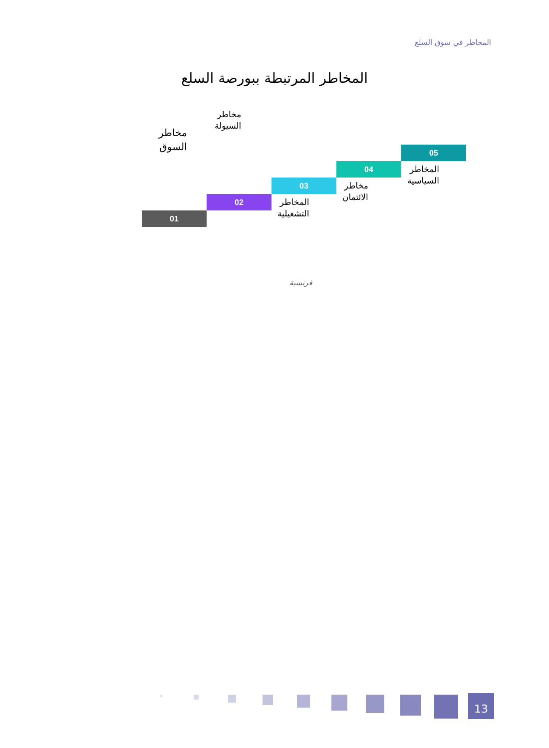المخاطر في سوق السلع
المخاطر المرتبطة ببورصة السلع
مخاطر
السوق
مخاطر
السيولة
05
المخاطر
السياسية
04
مخاطر
الائتمان
03
المخاطر
التشغيلية
02
01
فرنسية
13